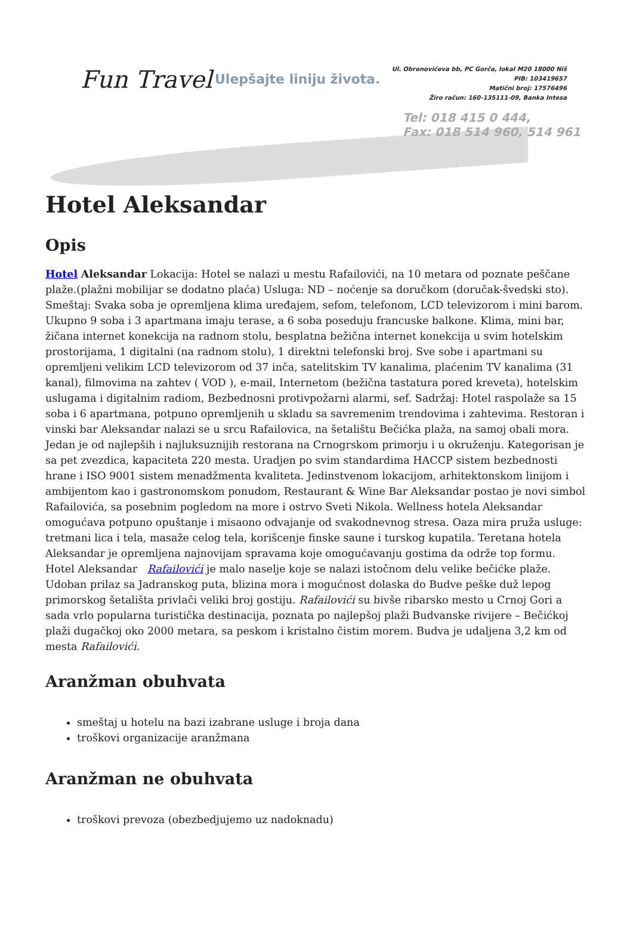Fun Travel Ulepšajte liniju života.
Ul. Obrenovićeva bb, PC Gorča, lokal M20 18000 Niš
PIB: 103419657
Matični broj: 17576496
Žiro račun: 160-135111-09, Banka Intesa
Tel: 018 415 0 444,
Fax: 018 514 960, 514 961
Hotel Aleksandar
Opis
Hotel Aleksandar Lokacija: Hotel se nalazi u mestu Rafailovići, na 10 metara od poznate peščane plaže.(plažni mobilijar se dodatno plaća) Usluga: ND – noćenje sa doručkom (doručak-švedski sto). Smeštaj: Svaka soba je opremljena klima uređajem, sefom, telefonom, LCD televizorom i mini barom. Ukupno 9 soba i 3 apartmana imaju terase, a 6 soba poseduju francuske balkone. Klima, mini bar, žičana internet konekcija na radnom stolu, besplatna bežična internet konekcija u svim hotelskim prostorijama, 1 digitalni (na radnom stolu), 1 direktni telefonski broj. Sve sobe i apartmani su opremljeni velikim LCD televizorom od 37 inča, satelitskim TV kanalima, plaćenim TV kanalima (31 kanal), filmovima na zahtev ( VOD ), e-mail, Internetom (bežična tastatura pored kreveta), hotelskim uslugama i digitalnim radiom, Bezbednosni protivpožarni alarmi, sef. Sadržaj: Hotel raspolaže sa 15 soba i 6 apartmana, potpuno opremljenih u skladu sa savremenim trendovima i zahtevima. Restoran i vinski bar Aleksandar nalazi se u srcu Rafailovica, na šetalištu Bečićka plaža, na samoj obali mora. Jedan je od najlepših i najluksuznijih restorana na Crnogrskom primorju i u okruženju. Kategorisan je sa pet zvezdica, kapaciteta 220 mesta. Uradjen po svim standardima HACCP sistem bezbednosti hrane i ISO 9001 sistem menadžmenta kvaliteta. Jedinstvenom lokacijom, arhitektonskom linijom i ambijentom kao i gastronomskom ponudom, Restaurant & Wine Bar Aleksandar postao je novi simbol Rafailovića, sa posebnim pogledom na more i ostrvo Sveti Nikola. Wellness hotela Aleksandar omogućava potpuno opuštanje i misaono odvajanje od svakodnevnog stresa. Oaza mira pruža usluge: tretmani lica i tela, masaže celog tela, korišcenje finske saune i turskog kupatila. Teretana hotela Aleksandar je opremljena najnovijam spravama koje omogućavanju gostima da održe top formu. Hotel Aleksandar Rafailovići je malo naselje koje se nalazi istočnom delu velike bečićke plaže. Udoban prilaz sa Jadranskog puta, blizina mora i mogućnost dolaska do Budve peške duž lepog primorskog šetališta privlači veliki broj gostiju. Rafailovići su bivše ribarsko mesto u Crnoj Gori a sada vrlo popularna turistička destinacija, poznata po najlepšoj plaži Budvanske rivijere – Bečićkoj plaži dugačkoj oko 2000 metara, sa peskom i kristalno čistim morem. Budva je udaljena 3,2 km od mesta Rafailovići.
Aranžman obuhvata
smeštaj u hotelu na bazi izabrane usluge i broja dana
troškovi organizacije aranžmana
Aranžman ne obuhvata
troškovi prevoza (obezbedjujemo uz nadoknadu)